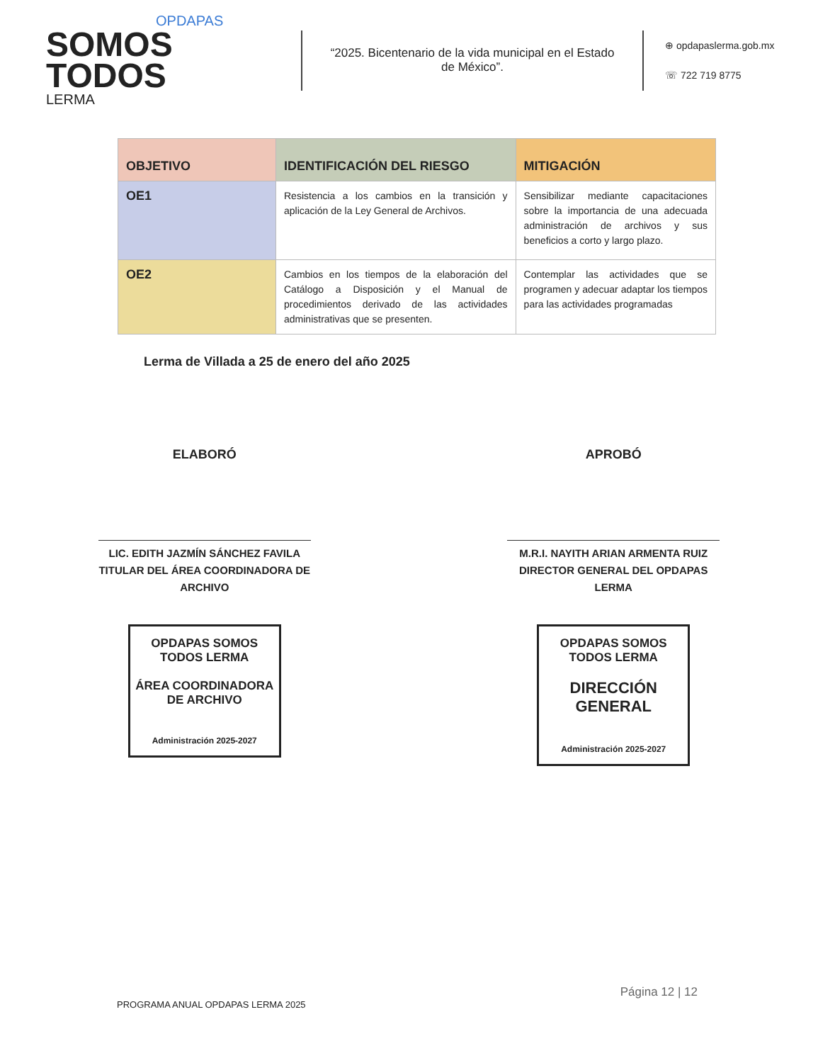OPDAPAS
SOMOS
TODOS
LERMA
“2025. Bicentenario de la vida municipal en el Estado de México”.
⊕ opdapaslerma.gob.mx
☏ 722 719 8775
| OBJETIVO | IDENTIFICACIÓN DEL RIESGO | MITIGACIÓN |
| --- | --- | --- |
| OE1 | Resistencia a los cambios en la transición y aplicación de la Ley General de Archivos. | Sensibilizar mediante capacitaciones sobre la importancia de una adecuada administración de archivos y sus beneficios a corto y largo plazo. |
| OE2 | Cambios en los tiempos de la elaboración del Catálogo a Disposición y el Manual de procedimientos derivado de las actividades administrativas que se presenten. | Contemplar las actividades que se programen y adecuar adaptar los tiempos para las actividades programadas |
Lerma de Villada a 25 de enero del año 2025
ELABORÓ
LIC. EDITH JAZMÍN SÁNCHEZ FAVILA
TITULAR DEL ÁREA COORDINADORA DE ARCHIVO
OPDAPAS SOMOS TODOS LERMA
ÁREA COORDINADORA DE ARCHIVO
Administración 2025-2027
APROBÓ
M.R.I. NAYITH ARIAN ARMENTA RUIZ
DIRECTOR GENERAL DEL OPDAPAS LERMA
OPDAPAS SOMOS TODOS LERMA
DIRECCIÓN GENERAL
Administración 2025-2027
Página 12 | 12
PROGRAMA ANUAL OPDAPAS LERMA 2025